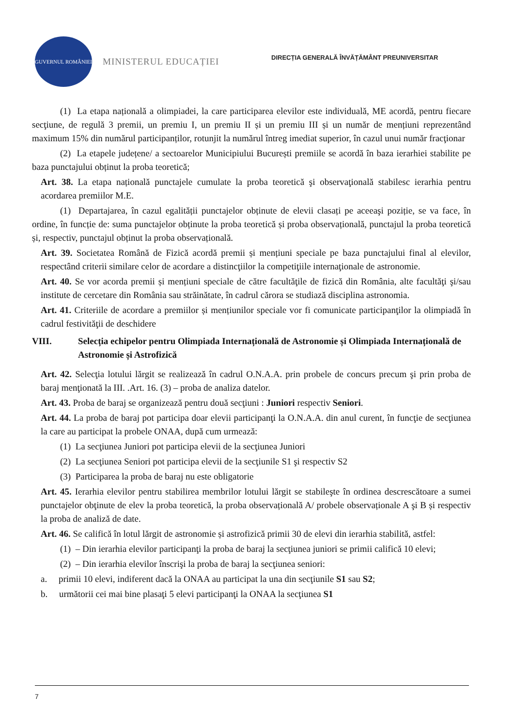GUVERNUL ROMÂNIEI MINISTERUL EDUCAȚIEI
DIRECȚIA GENERALĂ ÎNVĂȚĂMÂNT PREUNIVERSITAR
(1) La etapa națională a olimpiadei, la care participarea elevilor este individuală, ME acordă, pentru fiecare secţiune, de regulă 3 premii, un premiu I, un premiu II și un premiu III și un număr de mențiuni reprezentând maximum 15% din numărul participanților, rotunjit la numărul întreg imediat superior, în cazul unui număr fracţionar
(2) La etapele județene/ a sectoarelor Municipiului București premiile se acordă în baza ierarhiei stabilite pe baza punctajului obținut la proba teoretică;
Art. 38. La etapa națională punctajele cumulate la proba teoretică şi observaţională stabilesc ierarhia pentru acordarea premiilor M.E.
(1) Departajarea, în cazul egalității punctajelor obținute de elevii clasați pe aceeaşi poziție, se va face, în ordine, în funcție de: suma punctajelor obținute la proba teoretică și proba observațională, punctajul la proba teoretică și, respectiv, punctajul obținut la proba observațională.
Art. 39. Societatea Română de Fizică acordă premii și mențiuni speciale pe baza punctajului final al elevilor, respectând criterii similare celor de acordare a distincţiilor la competiţiile internaţionale de astronomie.
Art. 40. Se vor acorda premii și mențiuni speciale de către facultăţile de fizică din România, alte facultăţi şi/sau institute de cercetare din România sau străinătate, în cadrul cărora se studiază disciplina astronomia.
Art. 41. Criteriile de acordare a premiilor și mențiunilor speciale vor fi comunicate participanţilor la olimpiadă în cadrul festivităţii de deschidere
VIII. Selecția echipelor pentru Olimpiada Internațională de Astronomie și Olimpiada Internațională de Astronomie și Astrofizică
Art. 42. Selecţia lotului lărgit se realizează în cadrul O.N.A.A. prin probele de concurs precum şi prin proba de baraj menţionată la III. .Art. 16. (3) – proba de analiza datelor.
Art. 43. Proba de baraj se organizează pentru două secţiuni : Juniori respectiv Seniori.
Art. 44. La proba de baraj pot participa doar elevii participanţi la O.N.A.A. din anul curent, în funcţie de secţiunea la care au participat la probele ONAA, după cum urmează:
(1) La secţiunea Juniori pot participa elevii de la secţiunea Juniori
(2) La secţiunea Seniori pot participa elevii de la secţiunile S1 şi respectiv S2
(3) Participarea la proba de baraj nu este obligatorie
Art. 45. Ierarhia elevilor pentru stabilirea membrilor lotului lărgit se stabileşte în ordinea descrescătoare a sumei punctajelor obţinute de elev la proba teoretică, la proba observațională A/ probele observaționale A şi B și respectiv la proba de analiză de date.
Art. 46. Se califică în lotul lărgit de astronomie și astrofizică primii 30 de elevi din ierarhia stabilită, astfel:
(1) – Din ierarhia elevilor participanţi la proba de baraj la secţiunea juniori se primii califică 10 elevi;
(2) – Din ierarhia elevilor înscrişi la proba de baraj la secţiunea seniori:
a. primii 10 elevi, indiferent dacă la ONAA au participat la una din secţiunile S1 sau S2;
b. următorii cei mai bine plasaţi 5 elevi participanţi la ONAA la secţiunea S1
7